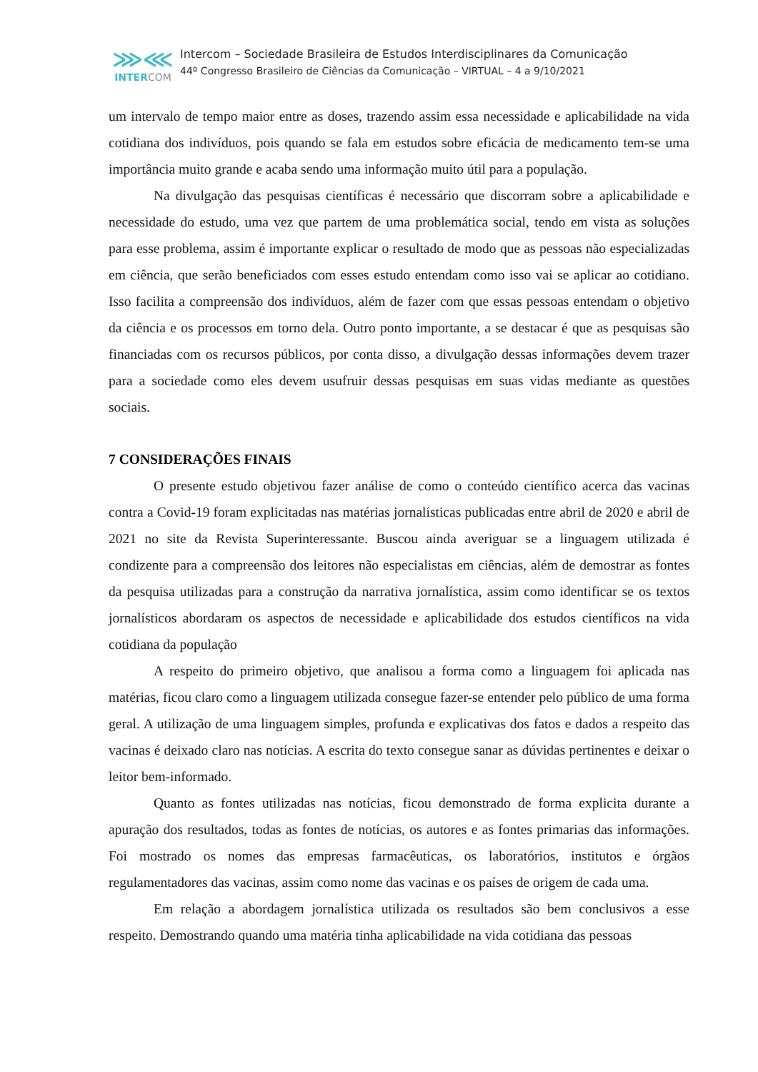⋙⋘
INTERCOM
Intercom – Sociedade Brasileira de Estudos Interdisciplinares da Comunicação
44º Congresso Brasileiro de Ciências da Comunicação – VIRTUAL – 4 a 9/10/2021
um intervalo de tempo maior entre as doses, trazendo assim essa necessidade e aplicabilidade na vida cotidiana dos indivíduos, pois quando se fala em estudos sobre eficácia de medicamento tem-se uma importância muito grande e acaba sendo uma informação muito útil para a população.
Na divulgação das pesquisas científicas é necessário que discorram sobre a aplicabilidade e necessidade do estudo, uma vez que partem de uma problemática social, tendo em vista as soluções para esse problema, assim é importante explicar o resultado de modo que as pessoas não especializadas em ciência, que serão beneficiados com esses estudo entendam como isso vai se aplicar ao cotidiano. Isso facilita a compreensão dos indivíduos, além de fazer com que essas pessoas entendam o objetivo da ciência e os processos em torno dela. Outro ponto importante, a se destacar é que as pesquisas são financiadas com os recursos públicos, por conta disso, a divulgação dessas informações devem trazer para a sociedade como eles devem usufruir dessas pesquisas em suas vidas mediante as questões sociais.
7 CONSIDERAÇÕES FINAIS
O presente estudo objetivou fazer análise de como o conteúdo científico acerca das vacinas contra a Covid-19 foram explicitadas nas matérias jornalísticas publicadas entre abril de 2020 e abril de 2021 no site da Revista Superinteressante. Buscou ainda averiguar se a linguagem utilizada é condizente para a compreensão dos leitores não especialistas em ciências, além de demostrar as fontes da pesquisa utilizadas para a construção da narrativa jornalística, assim como identificar se os textos jornalísticos abordaram os aspectos de necessidade e aplicabilidade dos estudos científicos na vida cotidiana da população
A respeito do primeiro objetivo, que analisou a forma como a linguagem foi aplicada nas matérias, ficou claro como a linguagem utilizada consegue fazer-se entender pelo público de uma forma geral. A utilização de uma linguagem simples, profunda e explicativas dos fatos e dados a respeito das vacinas é deixado claro nas notícias. A escrita do texto consegue sanar as dúvidas pertinentes e deixar o leitor bem-informado.
Quanto as fontes utilizadas nas notícias, ficou demonstrado de forma explicita durante a apuração dos resultados, todas as fontes de notícias, os autores e as fontes primarias das informações. Foi mostrado os nomes das empresas farmacêuticas, os laboratórios, institutos e órgãos regulamentadores das vacinas, assim como nome das vacinas e os países de origem de cada uma.
Em relação a abordagem jornalística utilizada os resultados são bem conclusivos a esse respeito. Demostrando quando uma matéria tinha aplicabilidade na vida cotidiana das pessoas